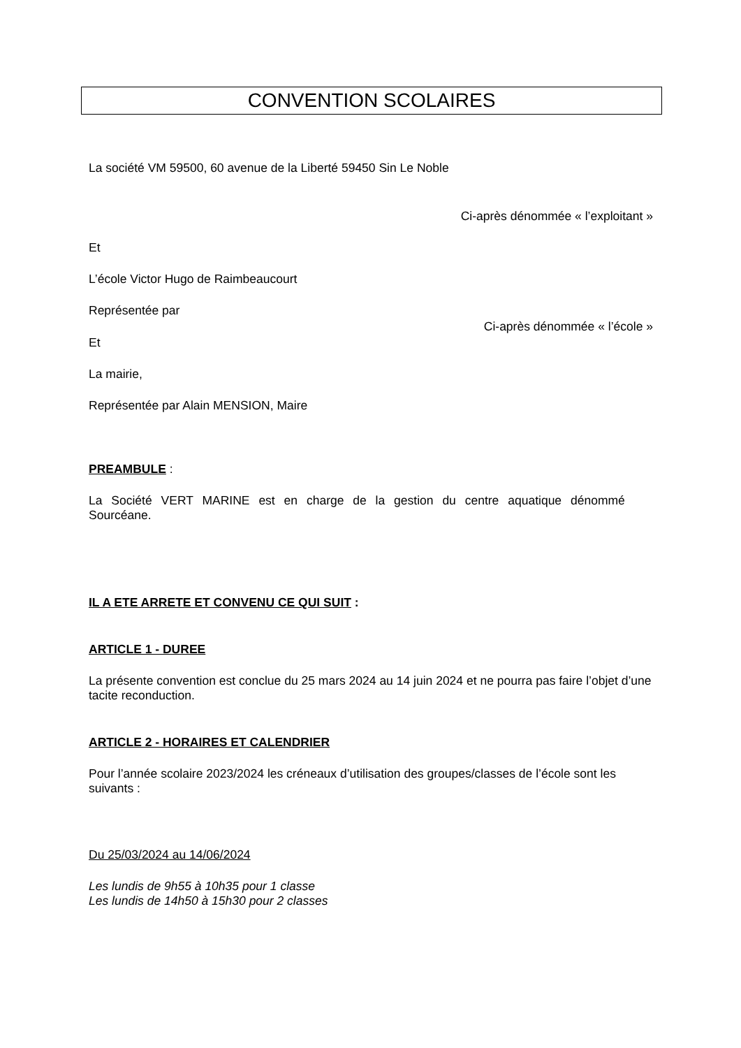CONVENTION SCOLAIRES
La société VM 59500, 60 avenue de la Liberté 59450 Sin Le Noble
Ci-après dénommée « l’exploitant »
Et
L’école Victor Hugo de Raimbeaucourt
Représentée par
Ci-après dénommée « l’école »
Et
La mairie,
Représentée par Alain MENSION, Maire
PREAMBULE :
La Société VERT MARINE est en charge de la gestion du centre aquatique dénommé
Sourcéane.
IL A ETE ARRETE ET CONVENU CE QUI SUIT :
ARTICLE 1 - DUREE
La présente convention est conclue du 25 mars 2024 au 14 juin 2024 et ne pourra pas faire l’objet d’une tacite reconduction.
ARTICLE 2 - HORAIRES ET CALENDRIER
Pour l’année scolaire 2023/2024 les créneaux d’utilisation des groupes/classes de l’école sont les suivants :
Du 25/03/2024 au 14/06/2024
Les lundis de 9h55 à 10h35 pour 1 classe
Les lundis de 14h50 à 15h30 pour 2 classes